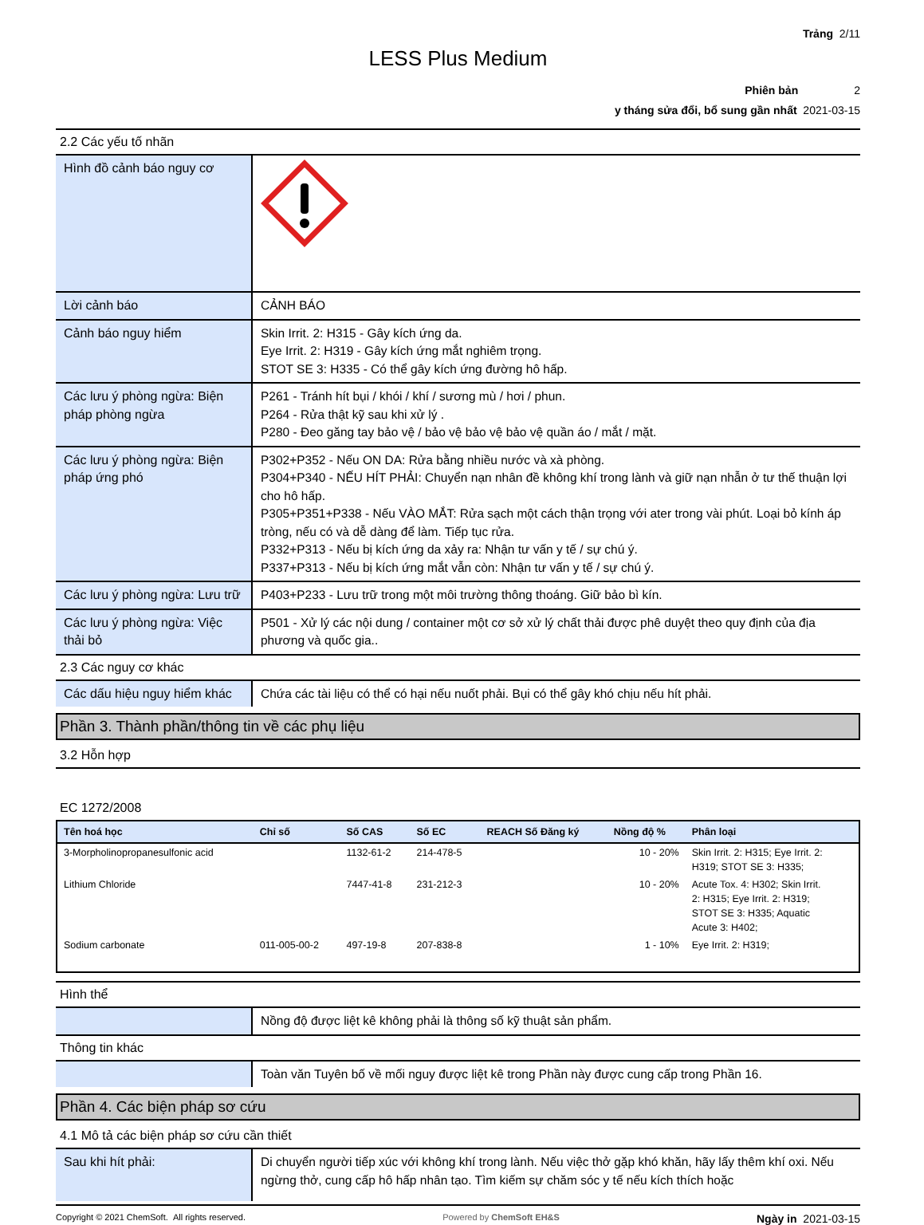Trảng 2/11
LESS Plus Medium
Phiên bản 2
y tháng sửa đổi, bổ sung gần nhất 2021-03-15
2.2 Các yếu tố nhãn
| Hình đồ cảnh báo nguy cơ | |
| Lời cảnh báo | CẢNH BÁO |
| Cảnh báo nguy hiểm | Skin Irrit. 2: H315 - Gây kích ứng da. Eye Irrit. 2: H319 - Gây kích ứng mắt nghiêm trọng. STOT SE 3: H335 - Có thể gây kích ứng đường hô hấp. |
| Các lưu ý phòng ngừa: Biện pháp phòng ngừa | P261 - Tránh hít bụi / khói / khí / sương mù / hơi / phun. P264 - Rửa thật kỹ sau khi xử lý . P280 - Đeo găng tay bảo vệ / bảo vệ bảo vệ bảo vệ quần áo / mắt / mặt. |
| Các lưu ý phòng ngừa: Biện pháp ứng phó | P302+P352 - Nếu ON DA: Rửa bằng nhiều nước và xà phòng. P304+P340 - NẾU HÍT PHẢI: Chuyển nạn nhân đề không khí trong lành và giữ nạn nhẫn ở tư thế thuận lợi cho hô hấp. P305+P351+P338 - Nếu VÀO MẮT: Rửa sạch một cách thận trọng với ater trong vài phút. Loại bỏ kính áp tròng, nếu có và dễ dàng để làm. Tiếp tục rửa. P332+P313 - Nếu bị kích ứng da xảy ra: Nhận tư vấn y tế / sự chú ý. P337+P313 - Nếu bị kích ứng mắt vẫn còn: Nhận tư vấn y tế / sự chú ý. |
| Các lưu ý phòng ngừa: Lưu trữ | P403+P233 - Lưu trữ trong một môi trường thông thoáng. Giữ bảo bì kín. |
| Các lưu ý phòng ngừa: Việc thải bỏ | P501 - Xử lý các nội dung / container một cơ sở xử lý chất thải được phê duyệt theo quy định của địa phương và quốc gia.. |
2.3 Các nguy cơ khác
| Các dấu hiệu nguy hiểm khác | Chứa các tài liệu có thể có hại nếu nuốt phải. Bụi có thể gây khó chịu nếu hít phải. |
Phần 3. Thành phần/thông tin về các phụ liệu
3.2 Hỗn hợp
EC 1272/2008
| Tên hoá học | Chỉ số | Số CAS | Số EC | REACH Số Đăng ký | Nồng độ % | Phân loại |
| --- | --- | --- | --- | --- | --- | --- |
| 3-Morpholinopropanesulfonic acid | | 1132-61-2 | 214-478-5 | | 10 - 20% | Skin Irrit. 2: H315; Eye Irrit. 2: H319; STOT SE 3: H335; |
| Lithium Chloride | | 7447-41-8 | 231-212-3 | | 10 - 20% | Acute Tox. 4: H302; Skin Irrit. 2: H315; Eye Irrit. 2: H319; STOT SE 3: H335; Aquatic Acute 3: H402; |
| Sodium carbonate | 011-005-00-2 | 497-19-8 | 207-838-8 | | 1 - 10% | Eye Irrit. 2: H319; |
Hình thể
| | Nồng độ được liệt kê không phải là thông số kỹ thuật sản phẩm. |
Thông tin khác
| | Toàn văn Tuyên bố về mối nguy được liệt kê trong Phần này được cung cấp trong Phần 16. |
Phần 4. Các biện pháp sơ cứu
4.1 Mô tả các biện pháp sơ cứu cần thiết
| Sau khi hít phải: | Di chuyển người tiếp xúc với không khí trong lành. Nếu việc thở gặp khó khăn, hãy lấy thêm khí oxi. Nếu ngừng thở, cung cấp hô hấp nhân tạo. Tìm kiếm sự chăm sóc y tế nếu kích thích hoặc |
Copyright © 2021 ChemSoft. All rights reserved. Powered by ChemSoft EH&S Ngày in 2021-03-15